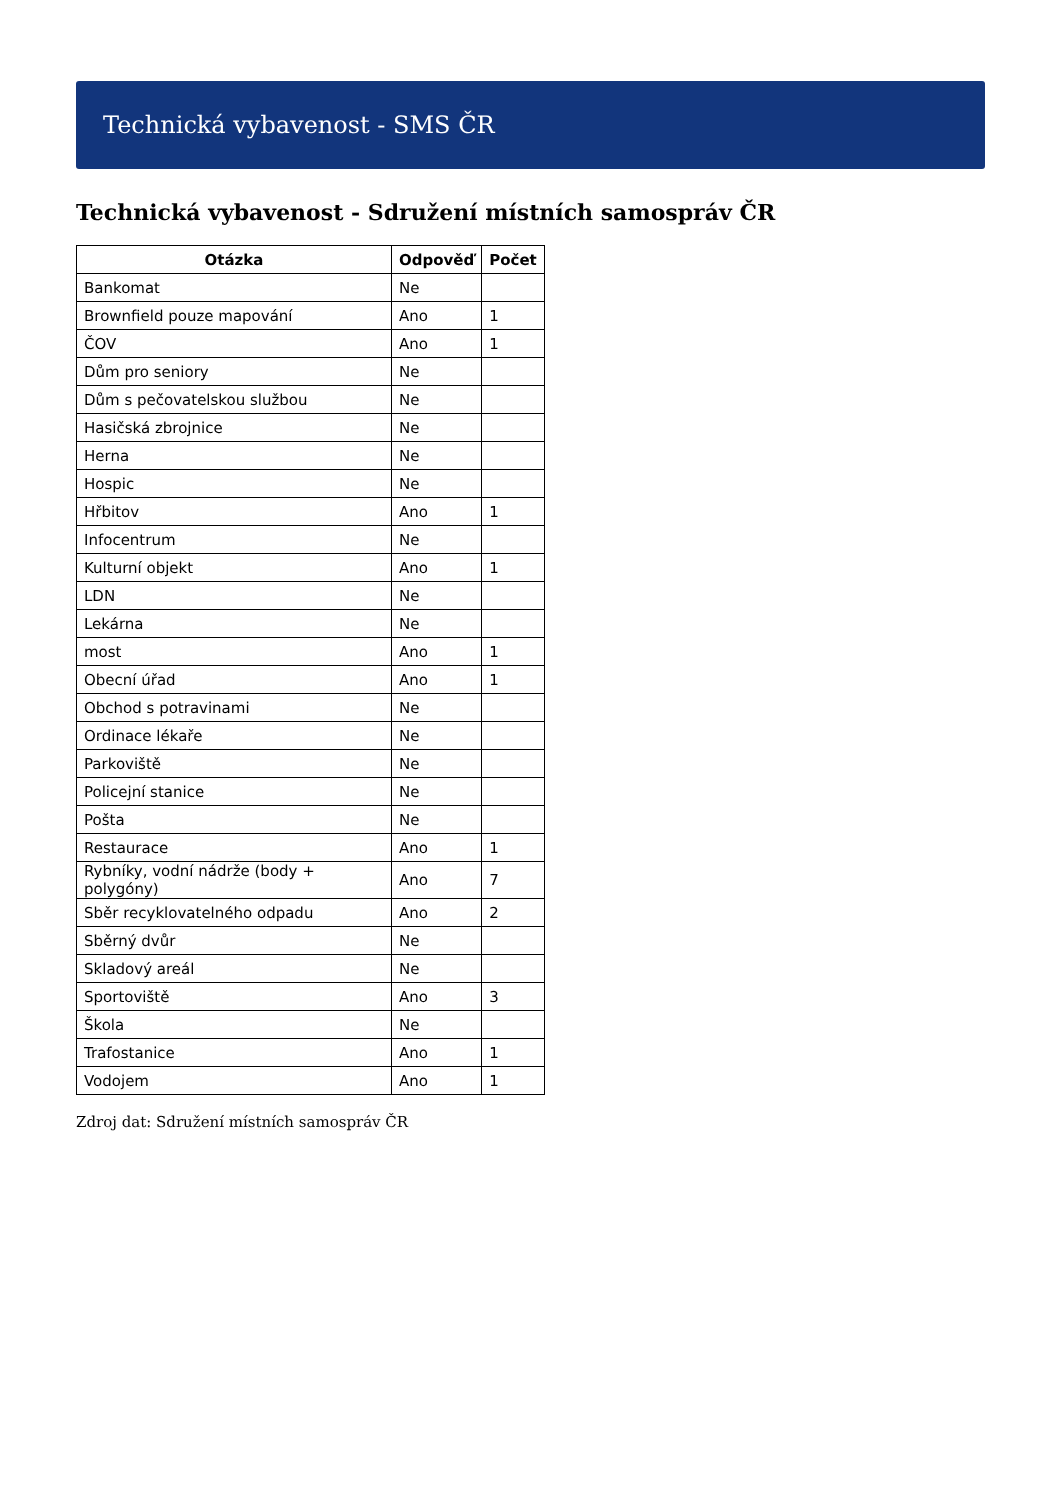Technická vybavenost - SMS ČR
Technická vybavenost - Sdružení místních samospráv ČR
| Otázka | Odpověď | Počet |
| --- | --- | --- |
| Bankomat | Ne | |
| Brownfield pouze mapování | Ano | 1 |
| ČOV | Ano | 1 |
| Dům pro seniory | Ne | |
| Dům s pečovatelskou službou | Ne | |
| Hasičská zbrojnice | Ne | |
| Herna | Ne | |
| Hospic | Ne | |
| Hřbitov | Ano | 1 |
| Infocentrum | Ne | |
| Kulturní objekt | Ano | 1 |
| LDN | Ne | |
| Lekárna | Ne | |
| most | Ano | 1 |
| Obecní úřad | Ano | 1 |
| Obchod s potravinami | Ne | |
| Ordinace lékaře | Ne | |
| Parkoviště | Ne | |
| Policejní stanice | Ne | |
| Pošta | Ne | |
| Restaurace | Ano | 1 |
| Rybníky, vodní nádrže (body + polygóny) | Ano | 7 |
| Sběr recyklovatelného odpadu | Ano | 2 |
| Sběrný dvůr | Ne | |
| Skladový areál | Ne | |
| Sportoviště | Ano | 3 |
| Škola | Ne | |
| Trafostanice | Ano | 1 |
| Vodojem | Ano | 1 |
Zdroj dat: Sdružení místních samospráv ČR